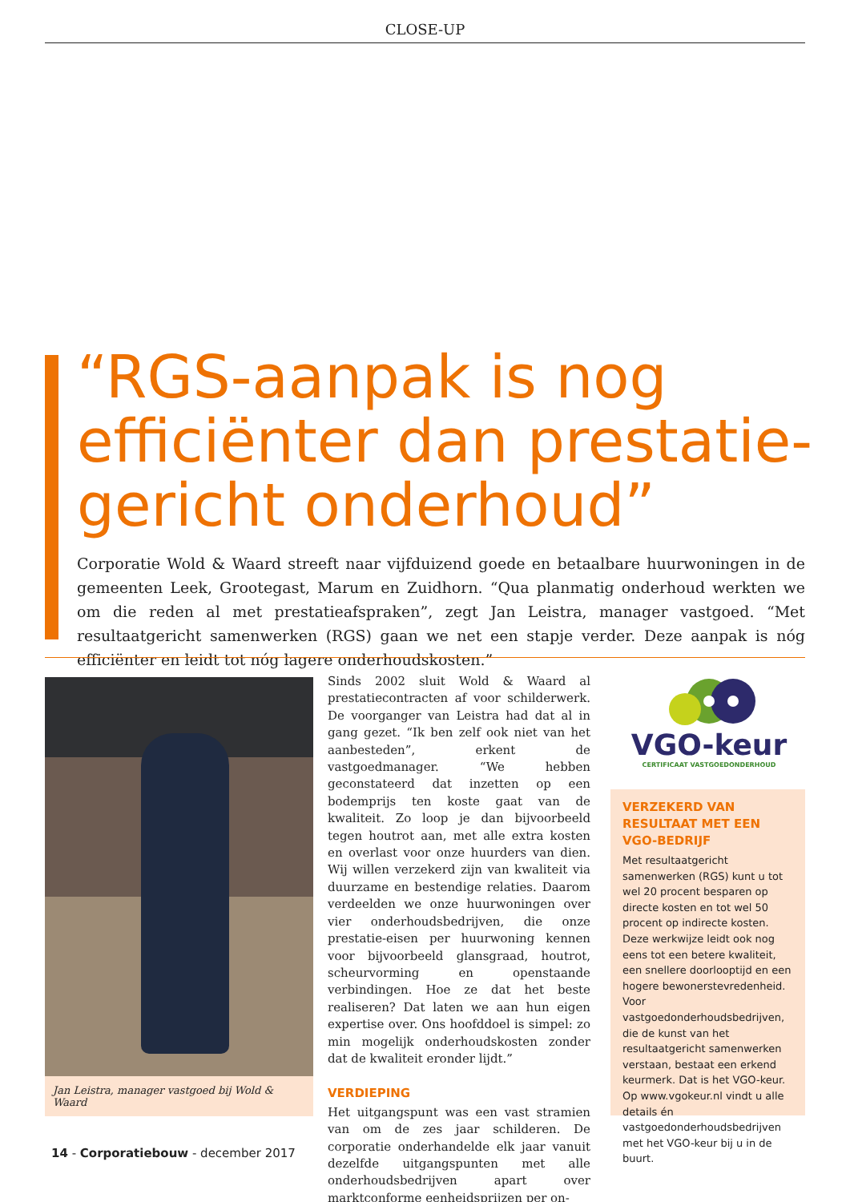CLOSE-UP
“RGS-aanpak is nog efficiënter dan prestatie-gericht onderhoud”
Corporatie Wold & Waard streeft naar vijfduizend goede en betaalbare huurwoningen in de gemeenten Leek, Grootegast, Marum en Zuidhorn. “Qua planmatig onderhoud werkten we om die reden al met prestatieafspraken”, zegt Jan Leistra, manager vastgoed. “Met resultaatgericht samenwerken (RGS) gaan we net een stapje verder. Deze aanpak is nóg efficiënter en leidt tot nóg lagere onderhoudskosten.”
Jan Leistra, manager vastgoed bij Wold & Waard
Sinds 2002 sluit Wold & Waard al prestatiecontracten af voor schilderwerk. De voorganger van Leistra had dat al in gang gezet. “Ik ben zelf ook niet van het aanbesteden”, erkent de vastgoedmanager. “We hebben geconstateerd dat inzetten op een bodemprijs ten koste gaat van de kwaliteit. Zo loop je dan bijvoorbeeld tegen houtrot aan, met alle extra kosten en overlast voor onze huurders van dien. Wij willen verzekerd zijn van kwaliteit via duurzame en bestendige relaties. Daarom verdeelden we onze huurwoningen over vier onderhoudsbedrijven, die onze prestatie-eisen per huurwoning kennen voor bijvoorbeeld glansgraad, houtrot, scheurvorming en openstaande verbindingen. Hoe ze dat het beste realiseren? Dat laten we aan hun eigen expertise over. Ons hoofddoel is simpel: zo min mogelijk onderhoudskosten zonder dat de kwaliteit eronder lijdt.”
VERDIEPING
Het uitgangspunt was een vast stramien van om de zes jaar schilderen. De corporatie onderhandelde elk jaar vanuit dezelfde uitgangspunten met alle onderhoudsbedrijven apart over marktconforme eenheidsprijzen per on-
VGO-keur
CERTIFICAAT VASTGOEDONDERHOUD
VERZEKERD VAN RESULTAAT MET EEN VGO-BEDRIJF
Met resultaatgericht samenwerken (RGS) kunt u tot wel 20 procent besparen op directe kosten en tot wel 50 procent op indirecte kosten. Deze werkwijze leidt ook nog eens tot een betere kwaliteit, een snellere doorlooptijd en een hogere bewonerstevredenheid. Voor vastgoedonderhoudsbedrijven, die de kunst van het resultaatgericht samenwerken verstaan, bestaat een erkend keurmerk. Dat is het VGO-keur. Op www.vgokeur.nl vindt u alle details én vastgoedonderhoudsbedrijven met het VGO-keur bij u in de buurt.
14 - Corporatiebouw - december 2017